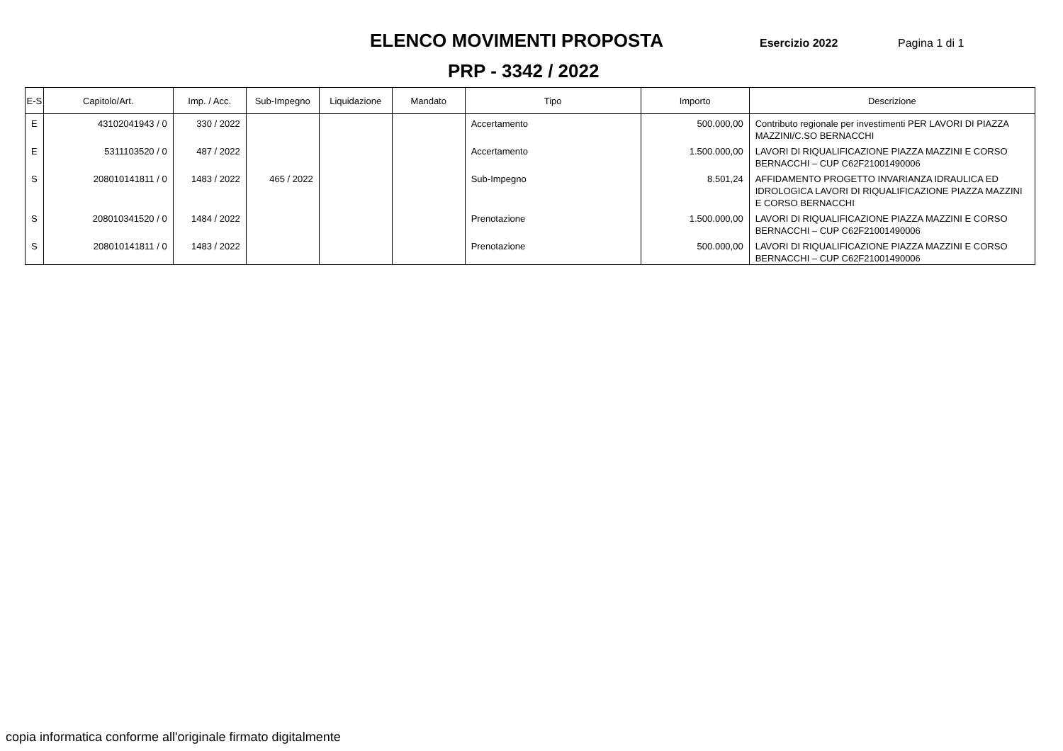ELENCO MOVIMENTI PROPOSTA
Esercizio 2022 Pagina 1 di 1
PRP - 3342 / 2022
| E-S | Capitolo/Art. | Imp. / Acc. | Sub-Impegno | Liquidazione | Mandato | Tipo | Importo | Descrizione |
| --- | --- | --- | --- | --- | --- | --- | --- | --- |
| E | 43102041943 / 0 | 330 / 2022 | | | | Accertamento | 500.000,00 | Contributo regionale per investimenti PER LAVORI DI PIAZZA MAZZINI/C.SO BERNACCHI |
| E | 5311103520 / 0 | 487 / 2022 | | | | Accertamento | 1.500.000,00 | LAVORI DI RIQUALIFICAZIONE PIAZZA MAZZINI E CORSO BERNACCHI – CUP C62F21001490006 |
| S | 208010141811 / 0 | 1483 / 2022 | 465 / 2022 | | | Sub-Impegno | 8.501,24 | AFFIDAMENTO PROGETTO INVARIANZA IDRAULICA ED IDROLOGICA LAVORI DI RIQUALIFICAZIONE PIAZZA MAZZINI E CORSO BERNACCHI |
| S | 208010341520 / 0 | 1484 / 2022 | | | | Prenotazione | 1.500.000,00 | LAVORI DI RIQUALIFICAZIONE PIAZZA MAZZINI E CORSO BERNACCHI – CUP C62F21001490006 |
| S | 208010141811 / 0 | 1483 / 2022 | | | | Prenotazione | 500.000,00 | LAVORI DI RIQUALIFICAZIONE PIAZZA MAZZINI E CORSO BERNACCHI – CUP C62F21001490006 |
copia informatica conforme all'originale firmato digitalmente